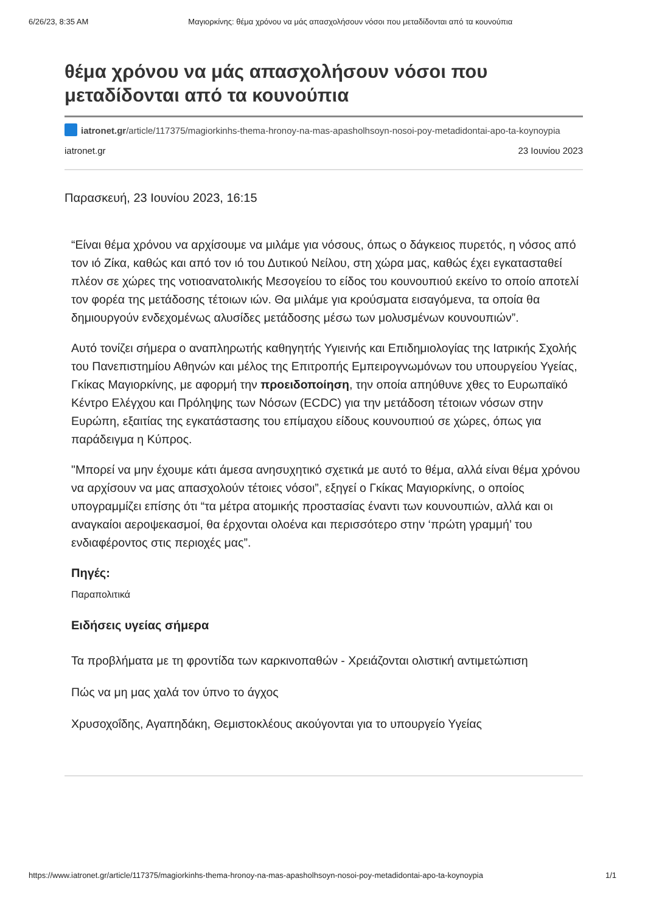6/26/23, 8:35 AM Μαγιορκίνης: θέμα χρόνου να μάς απασχολήσουν νόσοι που μεταδίδονται από τα κουνούπια
θέμα χρόνου να μάς απασχολήσουν νόσοι που μεταδίδονται από τα κουνούπια
iatronet.gr/article/117375/magiorkinhs-thema-hronoy-na-mas-apasholhsoyn-nosoi-poy-metadidontai-apo-ta-koynoypia
iatronet.gr 23 Ιουνίου 2023
Παρασκευή, 23 Ιουνίου 2023, 16:15
“Είναι θέμα χρόνου να αρχίσουμε να μιλάμε για νόσους, όπως ο δάγκειος πυρετός, η νόσος από τον ιό Ζίκα, καθώς και από τον ιό του Δυτικού Νείλου, στη χώρα μας, καθώς έχει εγκατασταθεί πλέον σε χώρες της νοτιοανατολικής Μεσογείου το είδος του κουνουπιού εκείνο το οποίο αποτελί τον φορέα της μετάδοσης τέτοιων ιών. Θα μιλάμε για κρούσματα εισαγόμενα, τα οποία θα δημιουργούν ενδεχομένως αλυσίδες μετάδοσης μέσω των μολυσμένων κουνουπιών”.
Αυτό τονίζει σήμερα ο αναπληρωτής καθηγητής Υγιεινής και Επιδημιολογίας της Ιατρικής Σχολής του Πανεπιστημίου Αθηνών και μέλος της Επιτροπής Εμπειρογνωμόνων του υπουργείου Υγείας, Γκίκας Μαγιορκίνης, με αφορμή την προειδοποίηση, την οποία απηύθυνε χθες το Ευρωπαϊκό Κέντρο Ελέγχου και Πρόληψης των Νόσων (ECDC) για την μετάδοση τέτοιων νόσων στην Ευρώπη, εξαιτίας της εγκατάστασης του επίμαχου είδους κουνουπιού σε χώρες, όπως για παράδειγμα η Κύπρος.
"Μπορεί να μην έχουμε κάτι άμεσα ανησυχητικό σχετικά με αυτό το θέμα, αλλά είναι θέμα χρόνου να αρχίσουν να μας απασχολούν τέτοιες νόσοι”, εξηγεί ο Γκίκας Μαγιορκίνης, ο οποίος υπογραμμίζει επίσης ότι “τα μέτρα ατομικής προστασίας έναντι των κουνουπιών, αλλά και οι αναγκαίοι αεροψεκασμοί, θα έρχονται ολοένα και περισσότερο στην ‘πρώτη γραμμή’ του ενδιαφέροντος στις περιοχές μας”.
Πηγές:
Παραπολιτικά
Ειδήσεις υγείας σήμερα
Τα προβλήματα με τη φροντίδα των καρκινοπαθών - Χρειάζονται ολιστική αντιμετώπιση
Πώς να μη μας χαλά τον ύπνο το άγχος
Χρυσοχοΐδης, Αγαπηδάκη, Θεμιστοκλέους ακούγονται για το υπουργείο Υγείας
https://www.iatronet.gr/article/117375/magiorkinhs-thema-hronoy-na-mas-apasholhsoyn-nosoi-poy-metadidontai-apo-ta-koynoypia 1/1